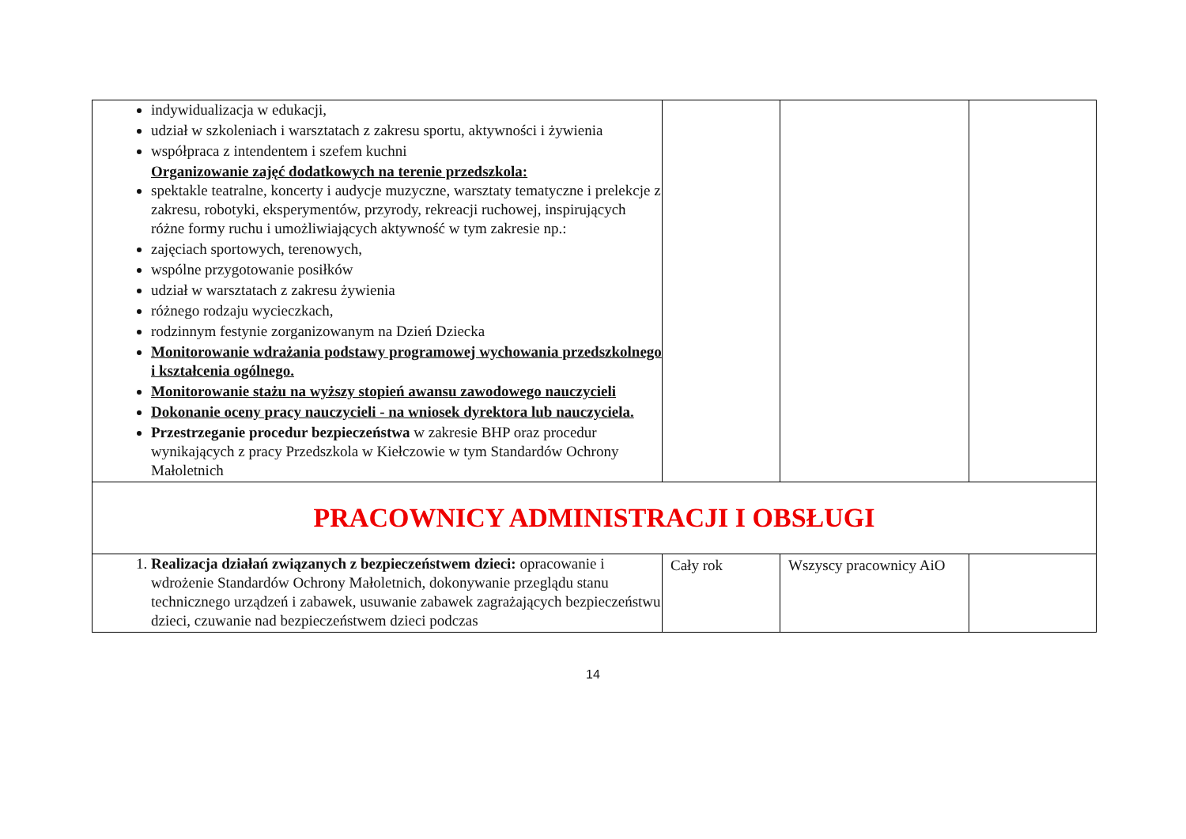| indywidualizacja w edukacji, udział w szkoleniach i warsztatach z zakresu sportu, aktywności i żywienia współpraca z intendentem i szefem kuchni Organizowanie zajęć dodatkowych na terenie przedszkola: spektakle teatralne, koncerty i audycje muzyczne, warsztaty tematyczne i prelekcje z zakresu, robotyki, eksperymentów, przyrody, rekreacji ruchowej, inspirujących różne formy ruchu i umożliwiających aktywność w tym zakresie np.: zajęciach sportowych, terenowych, wspólne przygotowanie posiłków udział w warsztatach z zakresu żywienia różnego rodzaju wycieczkach, rodzinnym festynie zorganizowanym na Dzień Dziecka Monitorowanie wdrażania podstawy programowej wychowania przedszkolnego i kształcenia ogólnego. Monitorowanie stażu na wyższy stopień awansu zawodowego nauczycieli Dokonanie oceny pracy nauczycieli - na wniosek dyrektora lub nauczyciela. Przestrzeganie procedur bezpieczeństwa w zakresie BHP oraz procedur wynikających z pracy Przedszkola w Kiełczowie w tym Standardów Ochrony Małoletnich | | | |
| PRACOWNICY ADMINISTRACJI I OBSŁUGI | | | |
| 1. Realizacja działań związanych z bezpieczeństwem dzieci: opracowanie i wdrożenie Standardów Ochrony Małoletnich, dokonywanie przeglądu stanu technicznego urządzeń i zabawek, usuwanie zabawek zagrażających bezpieczeństwu dzieci, czuwanie nad bezpieczeństwem dzieci podczas | Cały rok | Wszyscy pracownicy AiO | |
14